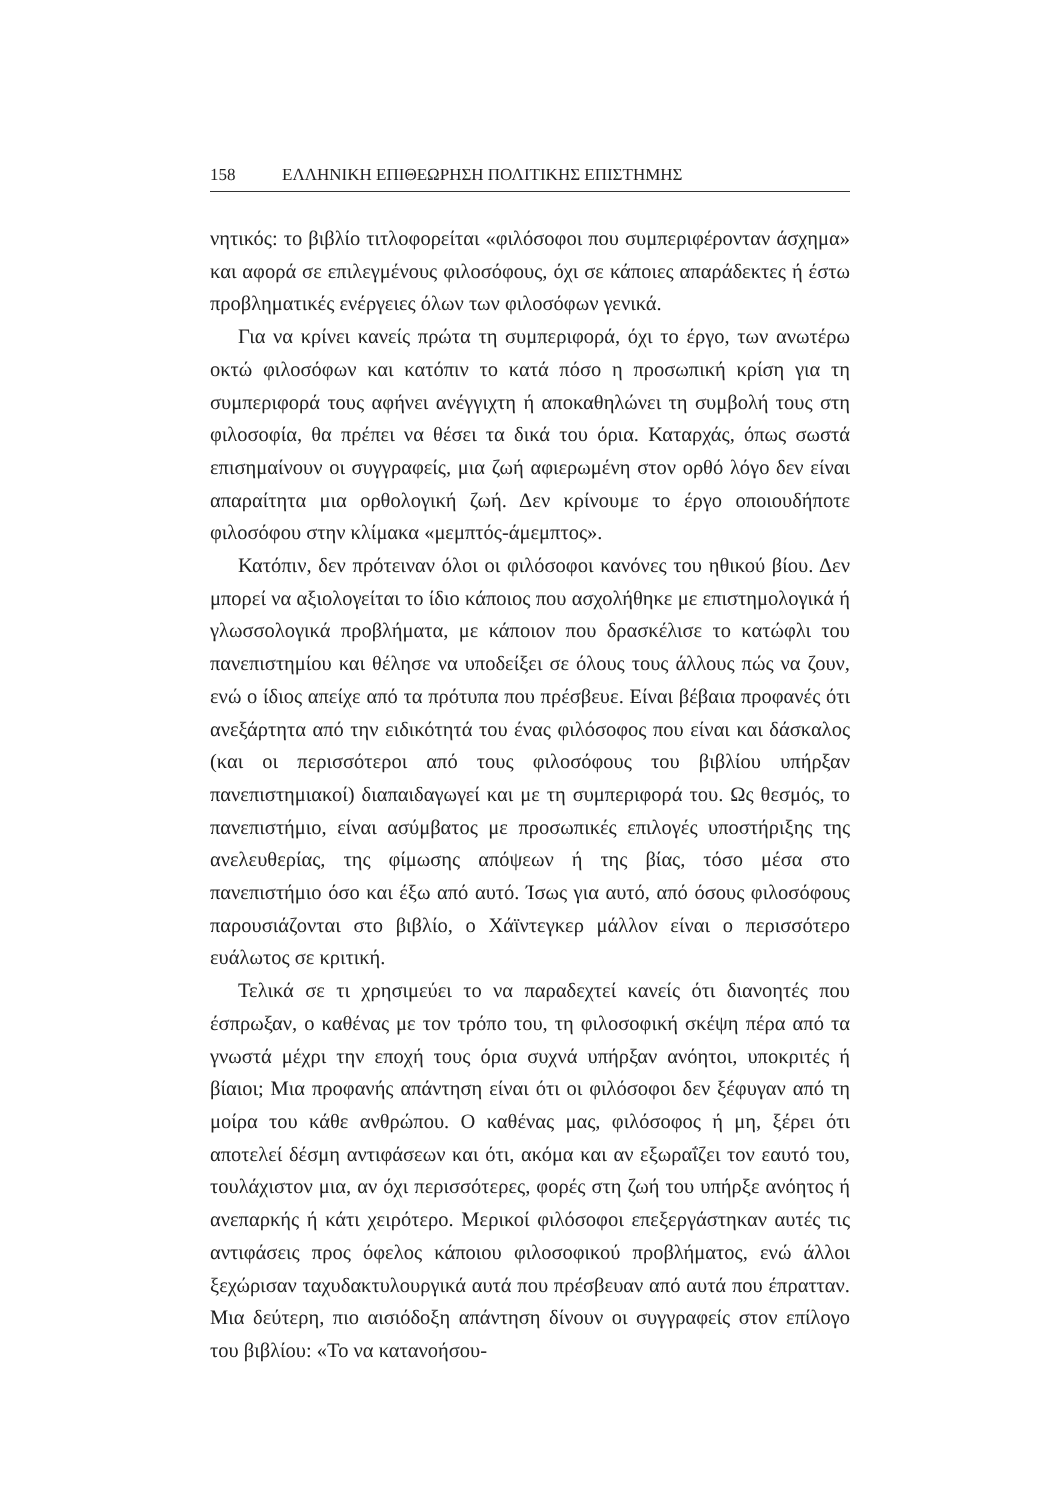158 ΕΛΛΗΝΙΚΗ ΕΠΙΘΕΩΡΗΣΗ ΠΟΛΙΤΙΚΗΣ ΕΠΙΣΤΗΜΗΣ
νητικός: το βιβλίο τιτλοφορείται «φιλόσοφοι που συμπεριφέρονταν άσχημα» και αφορά σε επιλεγμένους φιλοσόφους, όχι σε κάποιες απαράδεκτες ή έστω προβληματικές ενέργειες όλων των φιλοσόφων γενικά.
Για να κρίνει κανείς πρώτα τη συμπεριφορά, όχι το έργο, των ανωτέρω οκτώ φιλοσόφων και κατόπιν το κατά πόσο η προσωπική κρίση για τη συμπεριφορά τους αφήνει ανέγγιχτη ή αποκαθηλώνει τη συμβολή τους στη φιλοσοφία, θα πρέπει να θέσει τα δικά του όρια. Καταρχάς, όπως σωστά επισημαίνουν οι συγγραφείς, μια ζωή αφιερωμένη στον ορθό λόγο δεν είναι απαραίτητα μια ορθολογική ζωή. Δεν κρίνουμε το έργο οποιουδήποτε φιλοσόφου στην κλίμακα «μεμπτός-άμεμπτος».
Κατόπιν, δεν πρότειναν όλοι οι φιλόσοφοι κανόνες του ηθικού βίου. Δεν μπορεί να αξιολογείται το ίδιο κάποιος που ασχολήθηκε με επιστημολογικά ή γλωσσολογικά προβλήματα, με κάποιον που δρασκέλισε το κατώφλι του πανεπιστημίου και θέλησε να υποδείξει σε όλους τους άλλους πώς να ζουν, ενώ ο ίδιος απείχε από τα πρότυπα που πρέσβευε. Είναι βέβαια προφανές ότι ανεξάρτητα από την ειδικότητά του ένας φιλόσοφος που είναι και δάσκαλος (και οι περισσότεροι από τους φιλοσόφους του βιβλίου υπήρξαν πανεπιστημιακοί) διαπαιδαγωγεί και με τη συμπεριφορά του. Ως θεσμός, το πανεπιστήμιο, είναι ασύμβατος με προσωπικές επιλογές υποστήριξης της ανελευθερίας, της φίμωσης απόψεων ή της βίας, τόσο μέσα στο πανεπιστήμιο όσο και έξω από αυτό. Ίσως για αυτό, από όσους φιλοσόφους παρουσιάζονται στο βιβλίο, ο Χάϊντεγκερ μάλλον είναι ο περισσότερο ευάλωτος σε κριτική.
Τελικά σε τι χρησιμεύει το να παραδεχτεί κανείς ότι διανοητές που έσπρωξαν, ο καθένας με τον τρόπο του, τη φιλοσοφική σκέψη πέρα από τα γνωστά μέχρι την εποχή τους όρια συχνά υπήρξαν ανόητοι, υποκριτές ή βίαιοι; Μια προφανής απάντηση είναι ότι οι φιλόσοφοι δεν ξέφυγαν από τη μοίρα του κάθε ανθρώπου. Ο καθένας μας, φιλόσοφος ή μη, ξέρει ότι αποτελεί δέσμη αντιφάσεων και ότι, ακόμα και αν εξωραΐζει τον εαυτό του, τουλάχιστον μια, αν όχι περισσότερες, φορές στη ζωή του υπήρξε ανόητος ή ανεπαρκής ή κάτι χειρότερο. Μερικοί φιλόσοφοι επεξεργάστηκαν αυτές τις αντιφάσεις προς όφελος κάποιου φιλοσοφικού προβλήματος, ενώ άλλοι ξεχώρισαν ταχυδακτυλουργικά αυτά που πρέσβευαν από αυτά που έπρατταν. Μια δεύτερη, πιο αισιόδοξη απάντηση δίνουν οι συγγραφείς στον επίλογο του βιβλίου: «Το να κατανοήσου-